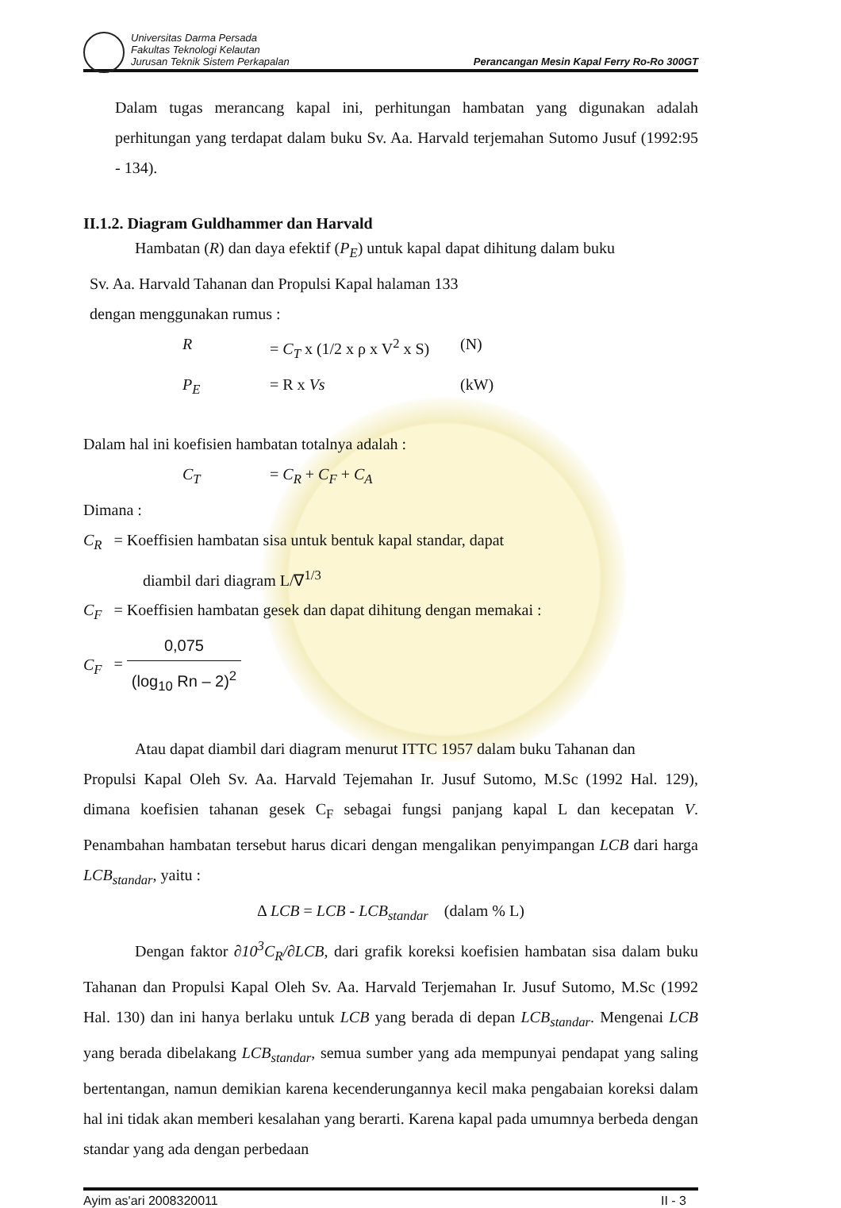Universitas Darma Persada
Fakultas Teknologi Kelautan
Jurusan Teknik Sistem Perkapalan
Perancangan Mesin Kapal Ferry Ro-Ro 300GT
Dalam tugas merancang kapal ini, perhitungan hambatan yang digunakan adalah perhitungan yang terdapat dalam buku Sv. Aa. Harvald terjemahan Sutomo Jusuf (1992:95 - 134).
II.1.2. Diagram Guldhammer dan Harvald
Hambatan (R) dan daya efektif (P<sub>E</sub>) untuk kapal dapat dihitung dalam buku
Sv. Aa. Harvald Tahanan dan Propulsi Kapal halaman 133
dengan menggunakan rumus :
R = C<sub>T</sub> x (1/2 x ρ x V<sup>2</sup> x S) (N) P<sub>E</sub> = R x Vs (kW)
Dalam hal ini koefisien hambatan totalnya adalah :
C<sub>T</sub> = C<sub>R</sub> + C<sub>F</sub> + C<sub>A</sub>
Dimana :
C<sub>R</sub> = Koeffisien hambatan sisa untuk bentuk kapal standar, dapat
diambil dari diagram L/∇<sup>1/3</sup>
C<sub>F</sub> = Koeffisien hambatan gesek dan dapat dihitung dengan memakai :
C<sub>F</sub> = 0,075 (log<sub>10</sub> Rn – 2)<sup>2</sup>
Atau dapat diambil dari diagram menurut ITTC 1957 dalam buku Tahanan dan
Propulsi Kapal Oleh Sv. Aa. Harvald Tejemahan Ir. Jusuf Sutomo, M.Sc (1992 Hal. 129), dimana koefisien tahanan gesek C<sub>F</sub> sebagai fungsi panjang kapal L dan kecepatan V. Penambahan hambatan tersebut harus dicari dengan mengalikan penyimpangan LCB dari harga LCB<sub>standar</sub>, yaitu :
Δ LCB = LCB - LCB<sub>standar</sub> (dalam % L)
Dengan faktor ∂10<sup>3</sup>C<sub>R</sub>/∂LCB, dari grafik koreksi koefisien hambatan sisa dalam buku Tahanan dan Propulsi Kapal Oleh Sv. Aa. Harvald Terjemahan Ir. Jusuf Sutomo, M.Sc (1992 Hal. 130) dan ini hanya berlaku untuk LCB yang berada di depan LCB<sub>standar</sub>. Mengenai LCB yang berada dibelakang LCB<sub>standar</sub>, semua sumber yang ada mempunyai pendapat yang saling bertentangan, namun demikian karena kecenderungannya kecil maka pengabaian koreksi dalam hal ini tidak akan memberi kesalahan yang berarti. Karena kapal pada umumnya berbeda dengan standar yang ada dengan perbedaan
Ayim as'ari 2008320011 II - 3